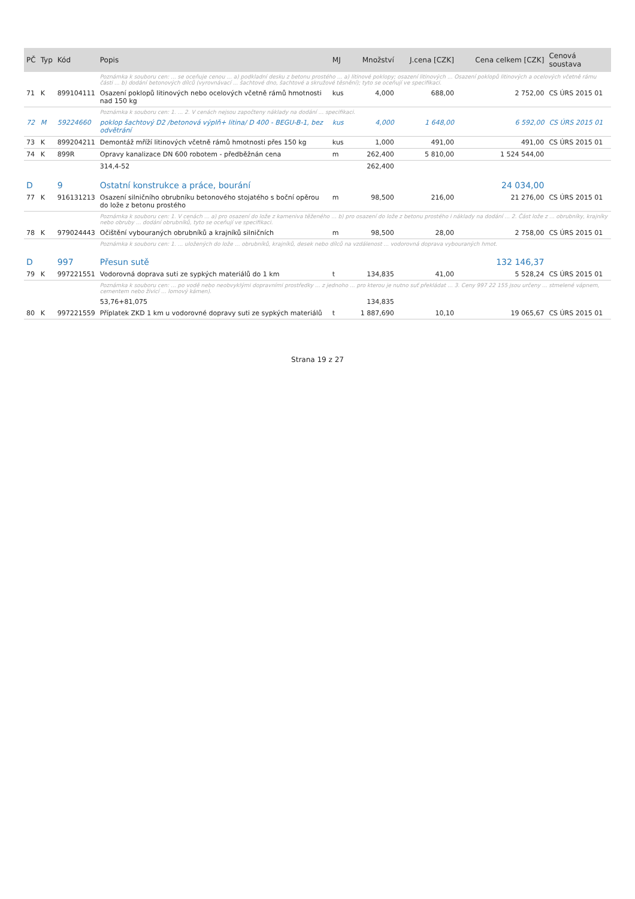| PČ | Typ | Kód | Popis | MJ | Množství | J.cena [CZK] | Cena celkem [CZK] | Cenová soustava |
| --- | --- | --- | --- | --- | --- | --- | --- | --- |
| | | | Poznámka k souboru cen: ... se oceňuje cenou ... a) podkladní desku z betonu prostého ... a) litinové poklopy; osazení litinových ... Osazení poklopů litinových a ocelových včetně rámu části ... b) dodání betonových dílců (vyrovnávací ... šachtové dno, šachtové a skružové těsnění); tyto se oceňují ve specifikaci. | | | | | |
| 71 | K | 899104111 | Osazení poklopů litinových nebo ocelových včetně rámů hmotnosti nad 150 kg | kus | 4,000 | 688,00 | 2 752,00 | CS ÚRS 2015 01 |
| | | | Poznámka k souboru cen: 1. ... 2. V cenách nejsou započteny náklady na dodání ... specifikaci. | | | | | |
| 72 | M | 59224660 | poklop šachtový D2 /betonová výplň+ litina/ D 400 - BEGU-B-1, bez odvětrání | kus | 4,000 | 1 648,00 | 6 592,00 | CS ÚRS 2015 01 |
| 73 | K | 899204211 | Demontáž mříží litinových včetně rámů hmotnosti přes 150 kg | kus | 1,000 | 491,00 | 491,00 | CS ÚRS 2015 01 |
| 74 | K | 899R | Opravy kanalizace DN 600 robotem - předběžnán cena | m | 262,400 | 5 810,00 | 1 524 544,00 | |
| | | | 314,4-52 | | 262,400 | | | |
| D | | 9 | Ostatní konstrukce a práce, bourání | | | | 24 034,00 | |
| 77 | K | 916131213 | Osazení silničního obrubníku betonového stojatého s boční opěrou do lože z betonu prostého | m | 98,500 | 216,00 | 21 276,00 | CS ÚRS 2015 01 |
| | | | Poznámka k souboru cen: 1. V cenách ... a) pro osazení do lože z kameniva těženého ... b) pro osazení do lože z betonu prostého i náklady na dodání ... 2. Část lože z ... obrubníky, krajníky nebo obruby ... dodání obrubníků, tyto se oceňují ve specifikaci. | | | | | |
| 78 | K | 979024443 | Očištění vybouraných obrubníků a krajníků silničních | m | 98,500 | 28,00 | 2 758,00 | CS ÚRS 2015 01 |
| | | | Poznámka k souboru cen: 1. ... uložených do lože ... obrubníků, krajníků, desek nebo dílců na vzdálenost ... vodorovná doprava vybouraných hmot. | | | | | |
| D | | 997 | Přesun sutě | | | | 132 146,37 | |
| 79 | K | 997221551 | Vodorovná doprava suti ze sypkých materiálů do 1 km | t | 134,835 | 41,00 | 5 528,24 | CS ÚRS 2015 01 |
| | | | Poznámka k souboru cen: ... po vodě nebo neobvyklými dopravními prostředky ... z jednoho ... pro kterou je nutno suť překládat ... 3. Ceny 997 22 155 jsou určeny ... stmelené vápnem, cementem nebo živicí ... lomový kámen). | | | | | |
| | | | 53,76+81,075 | | 134,835 | | | |
| 80 | K | 997221559 | Příplatek ZKD 1 km u vodorovné dopravy suti ze sypkých materiálů | t | 1 887,690 | 10,10 | 19 065,67 | CS ÚRS 2015 01 |
Strana 19 z 27